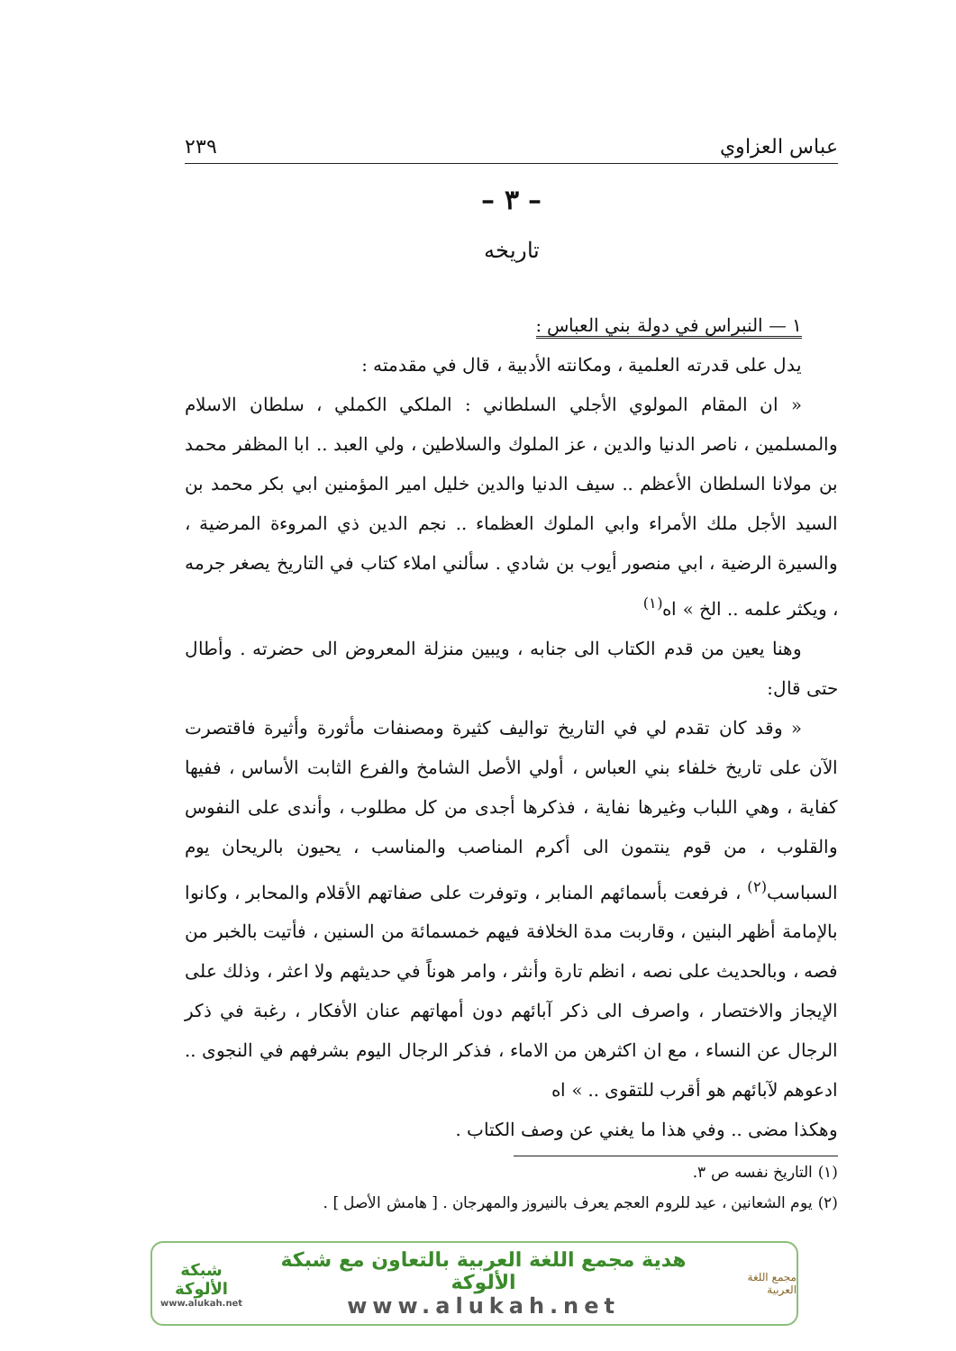عباس العزاوي ٢٣٩
– ٣ –
تاريخه
١ — النبراس في دولة بني العباس :
يدل على قدرته العلمية ، ومكانته الأدبية ، قال في مقدمته :
« ان المقام المولوي الأجلي السلطاني : الملكي الكملي ، سلطان الاسلام والمسلمين ، ناصر الدنيا والدين ، عز الملوك والسلاطين ، ولي العبد .. ابا المظفر محمد بن مولانا السلطان الأعظم .. سيف الدنيا والدين خليل امير المؤمنين ابي بكر محمد بن السيد الأجل ملك الأمراء وابي الملوك العظماء .. نجم الدين ذي المروءة المرضية ، والسيرة الرضية ، ابي منصور أيوب بن شادي . سألني املاء كتاب في التاريخ يصغر جرمه ، ويكثر علمه .. الخ » اه<sup>(١)</sup>
وهنا يعين من قدم الكتاب الى جنابه ، ويبين منزلة المعروض الى حضرته . وأطال حتى قال:
« وقد كان تقدم لي في التاريخ تواليف كثيرة ومصنفات مأثورة وأثيرة فاقتصرت الآن على تاريخ خلفاء بني العباس ، أولي الأصل الشامخ والفرع الثابت الأساس ، ففيها كفاية ، وهي اللباب وغيرها نفاية ، فذكرها أجدى من كل مطلوب ، وأندى على النفوس والقلوب ، من قوم ينتمون الى أكرم المناصب والمناسب ، يحيون بالريحان يوم السباسب<sup>(٢)</sup> ، فرفعت بأسمائهم المنابر ، وتوفرت على صفاتهم الأقلام والمحابر ، وكانوا بالإمامة أظهر البنين ، وقاربت مدة الخلافة فيهم خمسمائة من السنين ، فأتيت بالخبر من فصه ، وبالحديث على نصه ، انظم تارة وأنثر ، وامر هوناً في حديثهم ولا اعثر ، وذلك على الإيجاز والاختصار ، واصرف الى ذكر آبائهم دون أمهاتهم عنان الأفكار ، رغبة في ذكر الرجال عن النساء ، مع ان اكثرهن من الاماء ، فذكر الرجال اليوم بشرفهم في النجوى .. ادعوهم لآبائهم هو أقرب للتقوى .. » اه
وهكذا مضى .. وفي هذا ما يغني عن وصف الكتاب .
(١) التاريخ نفسه ص ٣.
(٢) يوم الشعانين ، عيد للروم العجم يعرف بالنيروز والمهرجان . [ هامش الأصل ] .
مجمع اللغة العربية
هدية مجمع اللغة العربية بالتعاون مع شبكة الألوكة
www.alukah.net
شبكة الألوكة
www.alukah.net